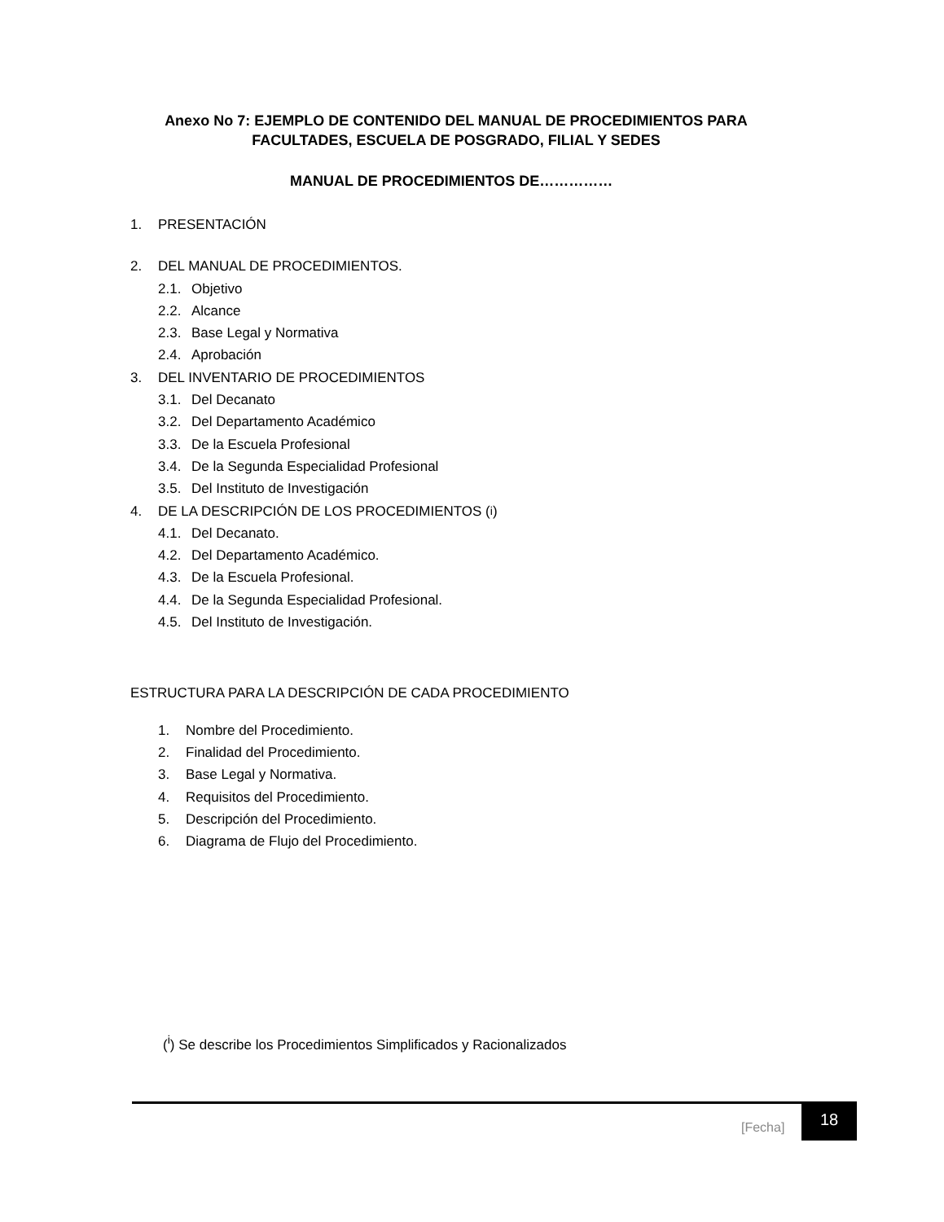Anexo No 7: EJEMPLO DE CONTENIDO DEL MANUAL DE PROCEDIMIENTOS PARA FACULTADES, ESCUELA DE POSGRADO, FILIAL Y SEDES
MANUAL DE PROCEDIMIENTOS DE……………
1. PRESENTACIÓN
2. DEL MANUAL DE PROCEDIMIENTOS.
2.1. Objetivo
2.2. Alcance
2.3. Base Legal y Normativa
2.4. Aprobación
3. DEL INVENTARIO DE PROCEDIMIENTOS
3.1. Del Decanato
3.2. Del Departamento Académico
3.3. De la Escuela Profesional
3.4. De la Segunda Especialidad Profesional
3.5. Del Instituto de Investigación
4. DE LA DESCRIPCIÓN DE LOS PROCEDIMIENTOS (<sup>i</sup>)
4.1. Del Decanato.
4.2. Del Departamento Académico.
4.3. De la Escuela Profesional.
4.4. De la Segunda Especialidad Profesional.
4.5. Del Instituto de Investigación.
ESTRUCTURA PARA LA DESCRIPCIÓN DE CADA PROCEDIMIENTO
1. Nombre del Procedimiento.
2. Finalidad del Procedimiento.
3. Base Legal y Normativa.
4. Requisitos del Procedimiento.
5. Descripción del Procedimiento.
6. Diagrama de Flujo del Procedimiento.
(<sup>i</sup>) Se describe los Procedimientos Simplificados y Racionalizados
[Fecha]
18